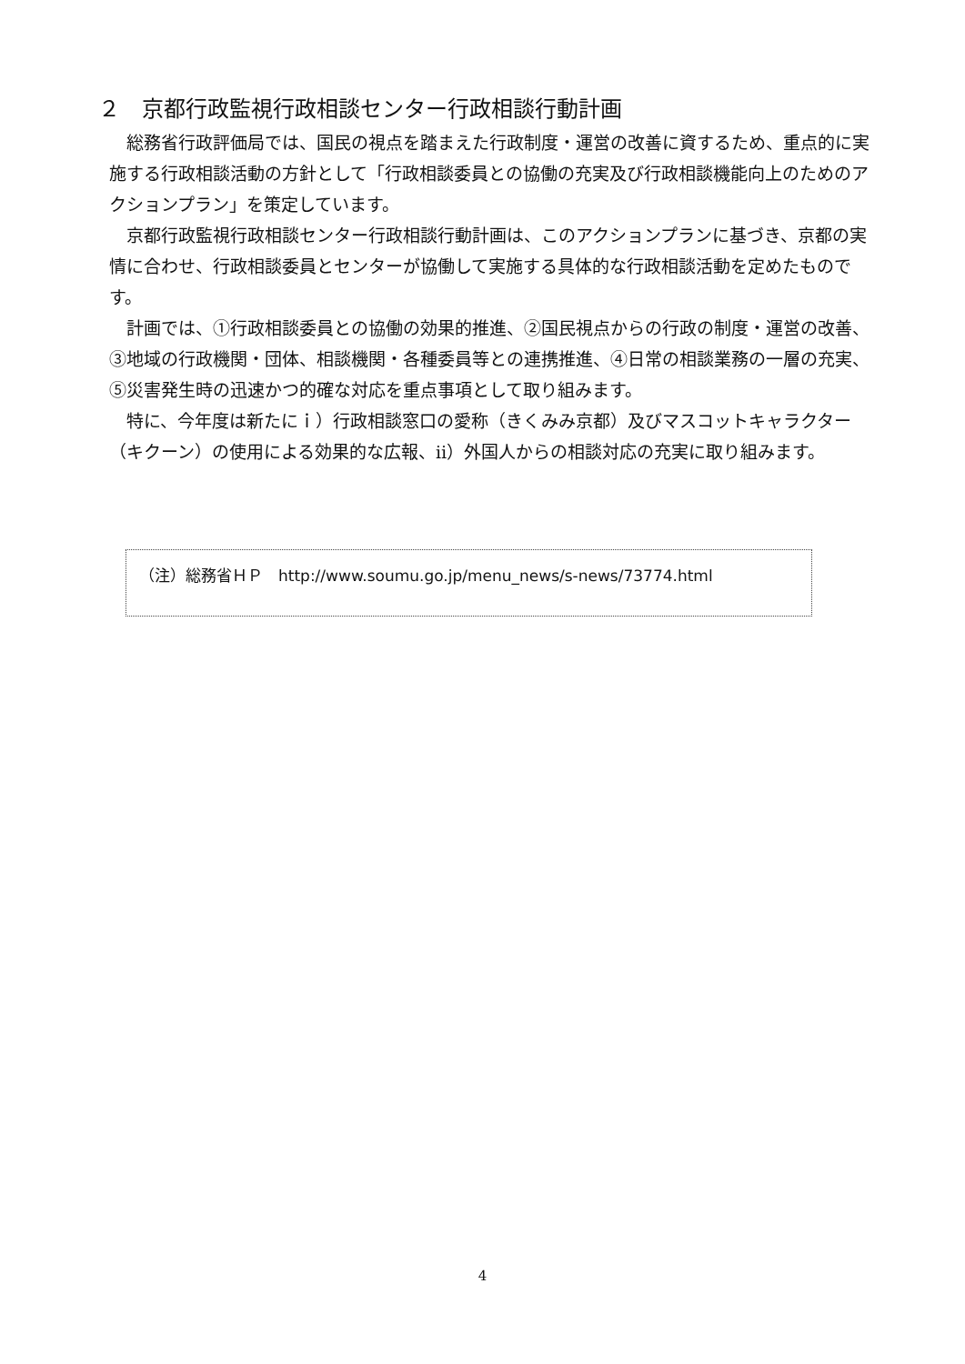２　京都行政監視行政相談センター行政相談行動計画
総務省行政評価局では、国民の視点を踏まえた行政制度・運営の改善に資するため、重点的に実施する行政相談活動の方針として「行政相談委員との協働の充実及び行政相談機能向上のためのアクションプラン」を策定しています。
京都行政監視行政相談センター行政相談行動計画は、このアクションプランに基づき、京都の実情に合わせ、行政相談委員とセンターが協働して実施する具体的な行政相談活動を定めたものです。
計画では、①行政相談委員との協働の効果的推進、②国民視点からの行政の制度・運営の改善、③地域の行政機関・団体、相談機関・各種委員等との連携推進、④日常の相談業務の一層の充実、⑤災害発生時の迅速かつ的確な対応を重点事項として取り組みます。
特に、今年度は新たにｉ）行政相談窓口の愛称（きくみみ京都）及びマスコットキャラクター（キクーン）の使用による効果的な広報、ⅱ）外国人からの相談対応の充実に取り組みます。
（注）総務省ＨＰ　http://www.soumu.go.jp/menu_news/s-news/73774.html
4